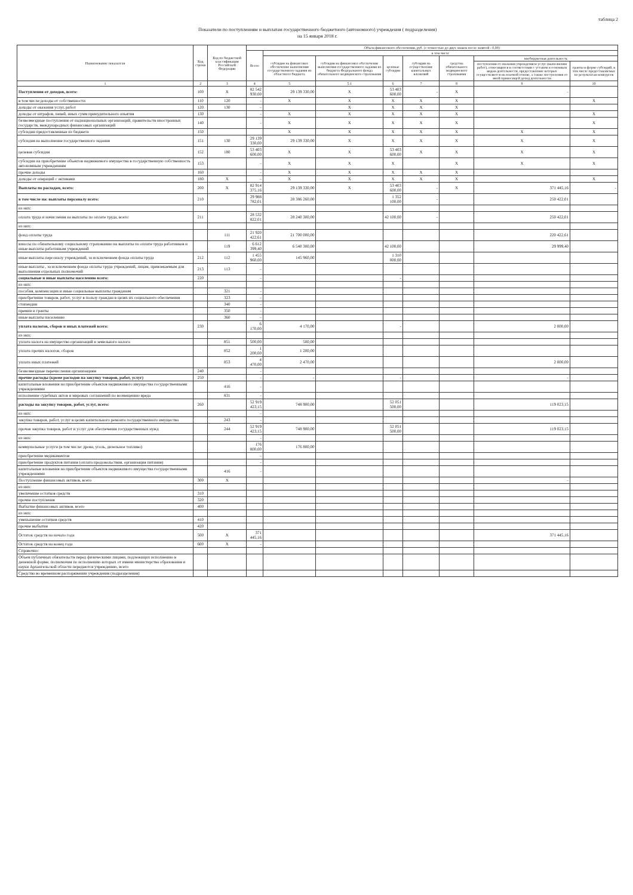таблица 2
Показатели по поступлениям и выплатам государственного бюджетного (автономного) учреждения ( подразделения)
на 15 января 2018 г.
| Наименование показателя | Код строки | Код по бюджетной классификации Российской Федерации | Объем финансового обеспечения, руб. (с точностью до двух знаков после запятой - 0,00) | | | | | | | |
| --- | --- | --- | --- | --- | --- | --- | --- | --- | --- | --- |
| | | | Всего | в том числе | | | | | | |
| | | | | субсидии на финансовое обеспечение выполнения государственного задания из областного бюджета | субсидии на финансовое обеспечение выполнения государственного задания из бюджета Федерального фонда обязательного медицинского страхования | целевые субсидии | субсидии на осуществление капитальных вложений | средства обязательного медицинского страхования | внебюджетная деятельность | |
| | | | | | | | | | поступления от оказания учреждением услуг (выполнения работ), относящихся в соответствии с уставом к основным видам деятельности, предоставление которых осуществляется на платной основе, а также поступления от иной приносящей доход деятельности | гранты в форме субсидий, в том числе предоставляемые по результатам конкурсов |
| 1 | 2 | 3 | 4 | 5 | 5.1 | 6 | 7 | 8 | 9 | 10 |
| Поступления от доходов, всего: | 100 | X | 82 542 930,00 | 29 139 330,00 | X | 53 403 600,00 | - | X | - | |
| в том числе:доходы от собственности | 110 | 120 | - | X | X | X | X | X | | X |
| доходы от оказания услуг, работ | 120 | 130 | - | | X | X | X | X | | |
| доходы от штрафов, пеней, иных сумм принудительного изъятия | 130 | | - | X | X | X | X | X | | X |
| безвозмездные поступления от наднациональных организаций, правительств иностранных государств, международных финансовых организаций | 140 | | - | X | X | X | X | X | | X |
| субсидии предоставленные из бюджета | 150 | | | X | X | X | X | X | X | X |
| субсидия на выполнение государственного задания | 151 | 130 | 29 139 330,00 | 29 139 330,00 | X | X | X | X | X | X |
| целевая субсидия | 152 | 180 | 53 403 600,00 | X | X | 53 403 600,00 | X | X | X | X |
| субсидии на приобретение объектов недвижимого имущества в государственную собственность автономным учреждениям | 153 | | - | X | X | X | | X | X | X |
| прочие доходы | 160 | | - | X | X | X | X | X | | |
| доходы от операций с активами | 180 | X | - | X | X | X | X | X | | X |
| Выплаты по расходам, всего: | 200 | X | 82 914 375,16 | 29 139 330,00 | X | 53 403 600,00 | - | X | 371 445,16 | - |
| в том числе на: выплаты персоналу всего: | 210 | | 29 988 782,01 | 28 386 260,00 | | 1 352 100,00 | - | | 250 422,01 | |
| из них: | | | | | | | | | | |
| оплата труда и начисления на выплаты по оплате труда, всего: | 211 | | 28 532 822,01 | 28 240 300,00 | | 42 100,00 | - | | 250 422,01 | |
| из них: | | | | | | | | | | |
| фонд оплаты труда | | 111 | 21 920 422,61 | 21 700 000,00 | | | | | 220 422,61 | |
| взносы по обязательному социальному страхованию на выплаты по оплате труда работников и иные выплаты работникам учреждений | | 119 | 6 612 399,40 | 6 540 300,00 | | 42 100,00 | | | 29 999,40 | |
| иные выплаты персоналу учреждений, за исключением фонда оплаты труда | 212 | 112 | 1 455 960,00 | 145 960,00 | | 1 310 000,00 | | | | |
| иные выплаты , за исключением фонда оплаты труда учреждений, лицам, привлекаемым для выполнения отдельных полномочий | 213 | 113 | - | | | | | | | |
| социальные и иные выплаты населению всего: | 220 | | - | | | - | | | | |
| из них: | | | | | | | | | | |
| пособия, компенсации и иные социальные выплаты гражданам | | 321 | - | | | | | | | |
| приобретение товаров, работ, услуг в пользу граждан в целях их социального обеспечения | | 323 | - | | | | | | | |
| стипендии | | 340 | - | | | | | | | |
| премии и гранты | | 350 | - | | | | | | | |
| иные выплаты населению | | 360 | - | | | | | | | |
| уплата налогов, сборов и иных платежей всего: | 230 | | 6 170,00 | 4 170,00 | | - | | | 2 000,00 | |
| из них: | | | | | | | | | | |
| уплата налога на имущество организаций и земельного налога | | 851 | 500,00 | 500,00 | | | | | | |
| уплата прочих налогов, сборов | | 852 | 1 200,00 | 1 200,00 | | | | | | |
| уплата иных платежей | | 853 | 4 470,00 | 2 470,00 | | | | | 2 000,00 | |
| безвозмездные перечисления организациям | 240 | | - | | | | | | | |
| прочие расходы (кроме расходов на закупку товаров, работ, услуг) | 250 | | - | - | | - | | | - | |
| капитальные вложения на приобретение объектов недвижимого имущества государственными учреждениями | | 416 | - | | | | | | | |
| исполнение судебных актов и мировых соглашений по возмещению вреда | | 831 | - | | | | | | | |
| расходы на закупку товаров, работ, услуг, всего: | 260 | | 52 919 423,15 | 748 900,00 | | 52 051 500,00 | | | 119 023,15 | |
| из них: | | | - | | | | | | | |
| закупка товаров, работ, услуг в целях капитального ремонта государственного имущества | | 243 | - | | | | | | | |
| прочая закупка товаров, работ и услуг для обеспечения государственных нужд | | 244 | 52 919 423,15 | 748 900,00 | | 52 051 500,00 | | | 119 023,15 | |
| из них: | | | - | | | | | | | |
| коммунальные услуги (в том числе: дрова, уголь, дизельное топливо) | | | 176 800,00 | 176 800,00 | | | | | | |
| приобретение медикаментов | | | - | | | | | | | |
| приобретение продуктов питания (оплата продовольствия, организация питания) | | | - | | | | | | | |
| капитальные вложения на приобретение объектов недвижимого имущества государственными учреждениями | | 416 | - | | | | | | | |
| Поступление финансовых активов, всего | 300 | X | | | | | | | - | |
| из них: | | | | | | | | | | |
| увеличение остатков средств | 310 | | | | | | | | | |
| прочие поступления | 320 | | | | | | | | | |
| Выбытие финансовых активов, всего | 400 | | | | | | | | | |
| из них: | | | | | | | | | | |
| уменьшение остатков средств | 410 | | | | | | | | | |
| прочие выбытия | 420 | | | | | | | | | |
| Остаток средств на начало года | 500 | X | 371 445,16 | | | | | | 371 445,16 | |
| Остаток средств на конец года | 600 | X | - | | | | | | | |
| Справочно: | | | | | | | | | | |
| Объем публичных обязательств перед физическими лицами, подлежащих исполнению в денежной форме, полномочия по исполнению которых от имени министерства образования и науки Архангельской области передаются учреждению, всего | | | | | | | | | | |
| Средства во временном распоряжении учреждения (подразделения) | | | | | | | | | | |